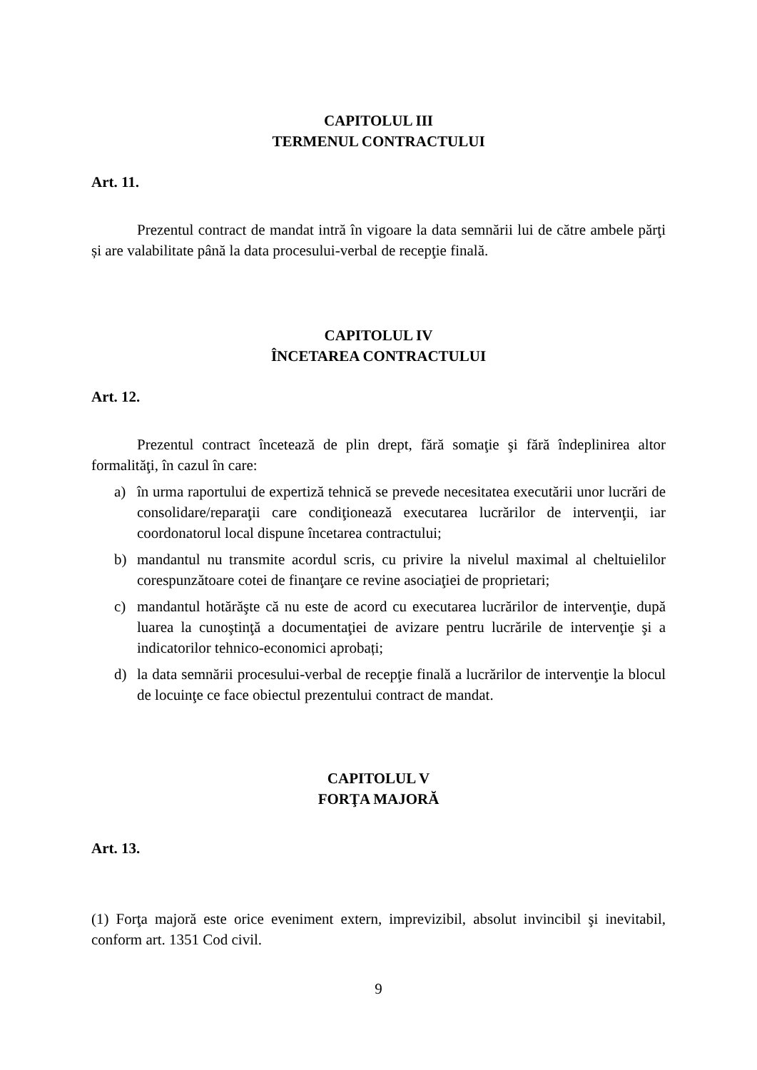CAPITOLUL III
TERMENUL CONTRACTULUI
Art. 11.
Prezentul contract de mandat intră în vigoare la data semnării lui de către ambele părţi și are valabilitate până la data procesului-verbal de recepţie finală.
CAPITOLUL IV
ÎNCETAREA CONTRACTULUI
Art. 12.
Prezentul contract încetează de plin drept, fără somaţie şi fără îndeplinirea altor formalităţi, în cazul în care:
a) în urma raportului de expertiză tehnică se prevede necesitatea executării unor lucrări de consolidare/reparaţii care condiţionează executarea lucrărilor de intervenţii, iar coordonatorul local dispune încetarea contractului;
b) mandantul nu transmite acordul scris, cu privire la nivelul maximal al cheltuielilor corespunzătoare cotei de finanţare ce revine asociaţiei de proprietari;
c) mandantul hotărăşte că nu este de acord cu executarea lucrărilor de intervenţie, după luarea la cunoştinţă a documentaţiei de avizare pentru lucrările de intervenţie şi a indicatorilor tehnico-economici aprobați;
d) la data semnării procesului-verbal de recepţie finală a lucrărilor de intervenţie la blocul de locuinţe ce face obiectul prezentului contract de mandat.
CAPITOLUL V
FORŢA MAJORĂ
Art. 13.
(1) Forţa majoră este orice eveniment extern, imprevizibil, absolut invincibil şi inevitabil, conform art. 1351 Cod civil.
9